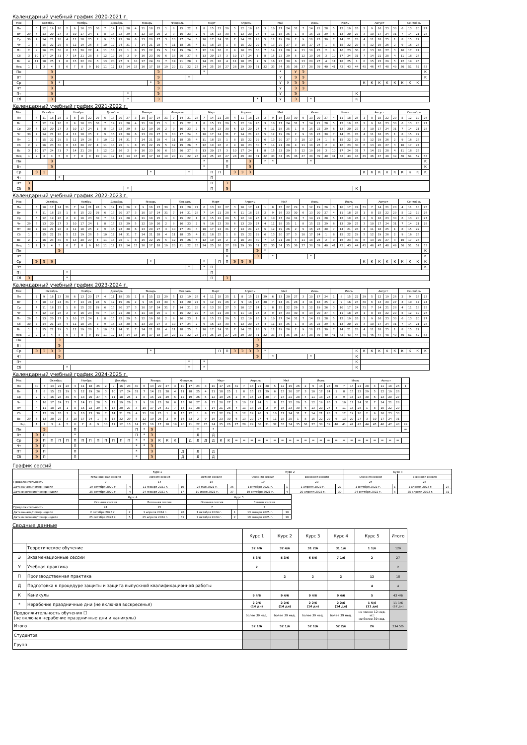Календарный учебный график 2020-2021 г.
| Мес | | Октябрь | | | | Ноябрь | | | | | Декабрь | | | | Январь | | | | Февраль | | | | Март | | | | | Апрель | | | | Май | | | | | Июнь | | | | Июль | | | | Август | | | | | Сентябрь | | | |
| Пн | | 5 | 12 | 19 | 26 | 2 | 9 | 16 | 23 | 30 | 7 | 14 | 21 | 28 | 4 | 11 | 18 | 25 | 1 | 8 | 15 | 22 | 1 | 8 | 15 | 22 | 29 | 5 | 12 | 19 | 26 | 3 | 10 | 17 | 24 | 31 | 7 | 14 | 21 | 28 | 5 | 12 | 19 | 26 | 2 | 9 | 16 | 23 | 30 | 6 | 13 | 20 | 27 |
| Вт | 29 | 6 | 13 | 20 | 27 | 3 | 10 | 17 | 24 | 1 | 8 | 15 | 22 | 29 | 5 | 12 | 19 | 26 | 2 | 9 | 16 | 23 | 2 | 9 | 16 | 23 | 30 | 6 | 13 | 20 | 27 | 4 | 11 | 18 | 25 | 1 | 8 | 15 | 22 | 29 | 6 | 13 | 20 | 27 | 3 | 10 | 17 | 24 | 31 | 7 | 14 | 21 | 28 |
| Ср | 30 | 7 | 14 | 21 | 28 | 4 | 11 | 18 | 25 | 2 | 9 | 16 | 23 | 30 | 6 | 13 | 20 | 27 | 3 | 10 | 17 | 24 | 3 | 10 | 17 | 24 | 31 | 7 | 14 | 21 | 28 | 5 | 12 | 19 | 26 | 2 | 9 | 16 | 23 | 30 | 7 | 14 | 21 | 28 | 4 | 11 | 18 | 25 | 1 | 8 | 15 | 22 | |
| Чт | 1 | 8 | 15 | 22 | 29 | 5 | 12 | 19 | 26 | 3 | 10 | 17 | 24 | 31 | 7 | 14 | 21 | 28 | 4 | 11 | 18 | 25 | 4 | 11 | 18 | 25 | 1 | 8 | 15 | 22 | 29 | 6 | 13 | 20 | 27 | 3 | 10 | 17 | 24 | 1 | 8 | 15 | 22 | 29 | 5 | 12 | 19 | 26 | 2 | 9 | 16 | 23 | |
| Пт | 2 | 9 | 16 | 23 | 30 | 6 | 13 | 20 | 27 | 4 | 11 | 18 | 25 | 1 | 8 | 15 | 22 | 29 | 5 | 12 | 19 | 26 | 5 | 12 | 19 | 26 | 2 | 9 | 16 | 23 | 30 | 7 | 14 | 21 | 28 | 4 | 11 | 18 | 25 | 2 | 9 | 16 | 23 | 30 | 6 | 13 | 20 | 27 | 3 | 10 | 17 | 24 | |
| Сб | 3 | 10 | 17 | 24 | 31 | 7 | 14 | 21 | 28 | 5 | 12 | 19 | 26 | 2 | 9 | 16 | 23 | 30 | 6 | 13 | 20 | 27 | 6 | 13 | 20 | 27 | 3 | 10 | 17 | 24 | 1 | 8 | 15 | 22 | 29 | 5 | 12 | 19 | 26 | 3 | 10 | 17 | 24 | 31 | 7 | 14 | 21 | 28 | 4 | 11 | 18 | 25 | |
| Вс | 4 | 11 | 18 | 25 | 1 | 8 | 15 | 22 | 29 | 6 | 13 | 20 | 27 | 3 | 10 | 17 | 24 | 31 | 7 | 14 | 21 | 28 | 7 | 14 | 21 | 28 | 4 | 11 | 18 | 25 | 2 | 9 | 16 | 23 | 30 | 6 | 13 | 20 | 27 | 4 | 11 | 18 | 25 | 1 | 8 | 15 | 22 | 29 | 5 | 12 | 19 | 26 | |
| Нед | 1 | 2 | 3 | 4 | 5 | 6 | 7 | 8 | 9 | 10 | 11 | 12 | 13 | 14 | 15 | 16 | 17 | 18 | 19 | 20 | 21 | 22 | 23 | 24 | 25 | 26 | 27 | 28 | 29 | 30 | 31 | 32 | 33 | 34 | 35 | 36 | 37 | 38 | 39 | 40 | 41 | 42 | 43 | 44 | 45 | 46 | 47 | 48 | 49 | 50 | 51 | 52 | 53 |
| Пн | | | | Э | | | | | | | | | | | | | | Э | | | | | | * | | | | | | | | | | * | | У | Э | | | | | | | | | | | | | | | | К |
| Вт | | | | Э | | | | | | | | | | | | | | Э | | | | * | | | | | | | | | | | | У | | Э | Э | | | | | | | | | | | | | | | | К |
| Ср | | | | Э | * | | | | | | | | | | | | * | Э | | | | | | | | | | | | | | | | У | У | Э | Э | | | | | | | | К | К | К | К | К | К | К | К | |
| Чт | | | | Э | | | | | | | | | | | | | | Э | | | | | | | | | | | | | | | | У | | Э | Э | | | | | | | | | | | | | | | | |
| Пт | | | | Э | | | | | | | | | | * | | | | Э | | | | | | | | | | | | | | | | У | | Э | | | | | | | | К | | | | | | | | | |
| Сб | | | | Э | | | | | | | | | | * | | | | Э | | | | | | | | | | | | | * | | | У | | Э | | * | | | | | | К | | | | | | | | | |
Календарный учебный график 2021-2022 г.
| Мес | | Октябрь | | | | Ноябрь | | | | Декабрь | | | | | Январь | | | | Февраль | | | | Март | | | | | Апрель | | | | Май | | | | | Июнь | | | | Июль | | | | Август | | | | | Сентябрь | | | |
| Пн | | 4 | 11 | 18 | 25 | 1 | 8 | 15 | 22 | 29 | 6 | 13 | 20 | 27 | 3 | 10 | 17 | 24 | 31 | 7 | 14 | 21 | 28 | 7 | 14 | 21 | 28 | 4 | 11 | 18 | 25 | 2 | 9 | 16 | 23 | 30 | 6 | 13 | 20 | 27 | 4 | 11 | 18 | 25 | 1 | 8 | 15 | 22 | 29 | 5 | 12 | 19 | 26 |
| Вт | | 5 | 12 | 19 | 26 | 2 | 9 | 16 | 23 | 30 | 7 | 14 | 21 | 28 | 4 | 11 | 18 | 25 | 1 | 8 | 15 | 22 | 1 | 8 | 15 | 22 | 29 | 5 | 12 | 19 | 26 | 3 | 10 | 17 | 24 | 31 | 7 | 14 | 21 | 28 | 5 | 12 | 19 | 26 | 2 | 9 | 16 | 23 | 30 | 6 | 13 | 20 | 27 |
| Ср | 29 | 6 | 13 | 20 | 27 | 3 | 10 | 17 | 24 | 1 | 8 | 15 | 22 | 29 | 5 | 12 | 19 | 26 | 2 | 9 | 16 | 23 | 2 | 9 | 16 | 23 | 30 | 6 | 13 | 20 | 27 | 4 | 11 | 18 | 25 | 1 | 8 | 15 | 22 | 29 | 6 | 13 | 20 | 27 | 3 | 10 | 17 | 24 | 31 | 7 | 14 | 21 | 28 |
| Чт | 30 | 7 | 14 | 21 | 28 | 4 | 11 | 18 | 25 | 2 | 9 | 16 | 23 | 30 | 6 | 13 | 20 | 27 | 3 | 10 | 17 | 24 | 3 | 10 | 17 | 24 | 31 | 7 | 14 | 21 | 28 | 5 | 12 | 19 | 26 | 2 | 9 | 16 | 23 | 30 | 7 | 14 | 21 | 28 | 4 | 11 | 18 | 25 | 1 | 8 | 15 | 22 | |
| Пт | 1 | 8 | 15 | 22 | 29 | 5 | 12 | 19 | 26 | 3 | 10 | 17 | 24 | 31 | 7 | 14 | 21 | 28 | 4 | 11 | 18 | 25 | 4 | 11 | 18 | 25 | 1 | 8 | 15 | 22 | 29 | 6 | 13 | 20 | 27 | 3 | 10 | 17 | 24 | 1 | 8 | 15 | 22 | 29 | 5 | 12 | 19 | 26 | 2 | 9 | 16 | 23 | |
| Сб | 2 | 9 | 16 | 23 | 30 | 6 | 13 | 20 | 27 | 4 | 11 | 18 | 25 | 1 | 8 | 15 | 22 | 29 | 5 | 12 | 19 | 26 | 5 | 12 | 19 | 26 | 2 | 9 | 16 | 23 | 30 | 7 | 14 | 21 | 28 | 4 | 11 | 18 | 25 | 2 | 9 | 16 | 23 | 30 | 6 | 13 | 20 | 27 | 3 | 10 | 17 | 24 | |
| Вс | 3 | 10 | 17 | 24 | 31 | 7 | 14 | 21 | 28 | 5 | 12 | 19 | 26 | 2 | 9 | 16 | 23 | 30 | 6 | 13 | 20 | 27 | 6 | 13 | 20 | 27 | 3 | 10 | 17 | 24 | 1 | 8 | 15 | 22 | 29 | 5 | 12 | 19 | 26 | 3 | 10 | 17 | 24 | 31 | 7 | 14 | 21 | 28 | 4 | 11 | 18 | 25 | |
| Нед | 1 | 2 | 3 | 4 | 5 | 6 | 7 | 8 | 9 | 10 | 11 | 12 | 13 | 14 | 15 | 16 | 17 | 18 | 19 | 20 | 21 | 22 | 23 | 24 | 25 | 26 | 27 | 28 | 29 | 30 | 31 | 32 | 33 | 34 | 35 | 36 | 37 | 38 | 39 | 40 | 41 | 42 | 43 | 44 | 45 | 46 | 47 | 48 | 49 | 50 | 51 | 52 | 53 |
| Пн | | | | Э | | | | | | | | | | | | | | | | | | | | * | | | П | | | Э | | * | * | | | | | * | | | | | | | | | | | | | | | К |
| Вт | | | | Э | | | | | | | | | | | | | | | | | | | | * | | | П | | | Э | | | | | | | | | | | | | | | | | | | | | | | К |
| Ср | | Э | Э | | | | | | | | | | | | | | * | | | | | * | | | П | П | | Э | Э | Э | | | | | | | | | | | | | | | К | К | К | К | К | К | К | К | К |
| Чт | | | | | * | | | | | | | | | | | | | | | | | | | | П | | | | | | | | | | | | | | | | | | | | | | | | | | | | |
| Пт | Э | | | | | | | | | | | | | | | | | | | | | | | | П | | Э | | | | | | | | | | | | | | | | | | | | | | | | | | |
| Сб | Э | | | | | | | | | | | | | * | | | | | | | | | | | П | | Э | | | | | | | | | | | | | | | | | К | | | | | | | | | |
Календарный учебный график 2022-2023 г.
| Мес | | Октябрь | | | | | Ноябрь | | | | Декабрь | | | | Январь | | | | | Февраль | | | | Март | | | | Апрель | | | | | Май | | | | Июнь | | | | Июль | | | | | Август | | | | Сентябрь | | | |
| Пн | | 3 | 10 | 17 | 24 | 31 | 7 | 14 | 21 | 28 | 5 | 12 | 19 | 26 | 2 | 9 | 16 | 23 | 30 | 6 | 13 | 20 | 27 | 6 | 13 | 20 | 27 | 3 | 10 | 17 | 24 | 1 | 8 | 15 | 22 | 29 | 5 | 12 | 19 | 26 | 3 | 10 | 17 | 24 | 31 | 7 | 14 | 21 | 28 | 4 | 11 | 18 | 25 |
| Вт | | 4 | 11 | 18 | 25 | 1 | 8 | 15 | 22 | 29 | 6 | 13 | 20 | 27 | 3 | 10 | 17 | 24 | 31 | 7 | 14 | 21 | 28 | 7 | 14 | 21 | 28 | 4 | 11 | 18 | 25 | 2 | 9 | 16 | 23 | 30 | 6 | 13 | 20 | 27 | 4 | 11 | 18 | 25 | 1 | 8 | 15 | 22 | 29 | 5 | 12 | 19 | 26 |
| Ср | | 5 | 12 | 19 | 26 | 2 | 9 | 16 | 23 | 30 | 7 | 14 | 21 | 28 | 4 | 11 | 18 | 25 | 1 | 8 | 15 | 22 | 1 | 8 | 15 | 22 | 29 | 5 | 12 | 19 | 26 | 3 | 10 | 17 | 24 | 31 | 7 | 14 | 21 | 28 | 5 | 12 | 19 | 26 | 2 | 9 | 16 | 23 | 30 | 6 | 13 | 20 | 27 |
| Чт | 29 | 6 | 13 | 20 | 27 | 3 | 10 | 17 | 24 | 1 | 8 | 15 | 22 | 29 | 5 | 12 | 19 | 26 | 2 | 9 | 16 | 23 | 2 | 9 | 16 | 23 | 30 | 6 | 13 | 20 | 27 | 4 | 11 | 18 | 25 | 1 | 8 | 15 | 22 | 29 | 6 | 13 | 20 | 27 | 3 | 10 | 17 | 24 | 31 | 7 | 14 | 21 | 28 |
| Пт | 30 | 7 | 14 | 21 | 28 | 4 | 11 | 18 | 25 | 2 | 9 | 16 | 23 | 30 | 6 | 13 | 20 | 27 | 3 | 10 | 17 | 24 | 3 | 10 | 17 | 24 | 31 | 7 | 14 | 21 | 28 | 5 | 12 | 19 | 26 | 2 | 9 | 16 | 23 | 30 | 7 | 14 | 21 | 28 | 4 | 11 | 18 | 25 | 1 | 8 | 15 | 22 | |
| Сб | 1 | 8 | 15 | 22 | 29 | 5 | 12 | 19 | 26 | 3 | 10 | 17 | 24 | 31 | 7 | 14 | 21 | 28 | 4 | 11 | 18 | 25 | 4 | 11 | 18 | 25 | 1 | 8 | 15 | 22 | 29 | 6 | 13 | 20 | 27 | 3 | 10 | 17 | 24 | 1 | 8 | 15 | 22 | 29 | 5 | 12 | 19 | 26 | 2 | 9 | 16 | 23 | |
| Вс | 2 | 9 | 16 | 23 | 30 | 6 | 13 | 20 | 27 | 4 | 11 | 18 | 25 | 1 | 8 | 15 | 22 | 29 | 5 | 12 | 19 | 26 | 5 | 12 | 19 | 26 | 2 | 9 | 16 | 23 | 30 | 7 | 14 | 21 | 28 | 4 | 11 | 18 | 25 | 2 | 9 | 16 | 23 | 30 | 6 | 13 | 20 | 27 | 3 | 10 | 17 | 24 | |
| Нед | 1 | 2 | 3 | 4 | 5 | 6 | 7 | 8 | 9 | 10 | 11 | 12 | 13 | 14 | 15 | 16 | 17 | 18 | 19 | 20 | 21 | 22 | 23 | 24 | 25 | 26 | 27 | 28 | 29 | 30 | 31 | 32 | 33 | 34 | 35 | 36 | 37 | 38 | 39 | 40 | 41 | 42 | 43 | 44 | 45 | 46 | 47 | 48 | 49 | 50 | 51 | 52 | 53 |
| Пн | | | | | Э | | | | | | | | | | | | | | | | | | | | | | П | | | | Э | * | | | | | | | | | | | | | | | | | | | | | К |
| Вт | | | | | | | | | | | | | | | | | | | | | | | | | | | П | | | | Э | | * | | | | | * | | | | | | | | | | | | | | | К |
| Ср | | Э | Э | Э | | | | | | | | | | | | | * | | | | | | | * | | П | П | Э | Э | Э | | | | | | | | | | | | | | | К | К | К | К | К | К | К | К | К |
| Чт | | | | | | | | | | | | | | | | | | | | | | * | | * | П | | | | | | | | | | | | | | | | | | | | | | | | | | | | К |
| Пт | | | | | | * | | | | | | | | | | | | | | | | | | | П | | | | | | | | | | | | | | | | | | | | | | | | | | | | |
| Сб | Э | | | | | * | | | | | | | | | | | | | | | | | | | П | | Э | | | | | | | | | | | | | | | | | | | | | | | | | | |
Календарный учебный график 2023-2024 г.
| Мес | | Октябрь | | | | | Ноябрь | | | | Декабрь | | | | Январь | | | | | Февраль | | | | Март | | | | Апрель | | | | | Май | | | | Июнь | | | | Июль | | | | | Август | | | | Сентябрь | | | |
| Пн | | 2 | 9 | 16 | 23 | 30 | 6 | 13 | 20 | 27 | 4 | 11 | 18 | 25 | 1 | 8 | 15 | 22 | 29 | 5 | 12 | 19 | 26 | 4 | 11 | 18 | 25 | 1 | 8 | 15 | 22 | 29 | 6 | 13 | 20 | 27 | 3 | 10 | 17 | 24 | 1 | 8 | 15 | 22 | 29 | 5 | 12 | 19 | 26 | 2 | 9 | 16 | 23 |
| Вт | | 3 | 10 | 17 | 24 | 31 | 7 | 14 | 21 | 28 | 5 | 12 | 19 | 26 | 2 | 9 | 16 | 23 | 30 | 6 | 13 | 20 | 27 | 5 | 12 | 19 | 26 | 2 | 9 | 16 | 23 | 30 | 7 | 14 | 21 | 28 | 4 | 11 | 18 | 25 | 2 | 9 | 16 | 23 | 30 | 6 | 13 | 20 | 27 | 3 | 10 | 17 | 24 |
| Ср | | 4 | 11 | 18 | 25 | 1 | 8 | 15 | 22 | 29 | 6 | 13 | 20 | 27 | 3 | 10 | 17 | 24 | 31 | 7 | 14 | 21 | 28 | 6 | 13 | 20 | 27 | 3 | 10 | 17 | 24 | 1 | 8 | 15 | 22 | 29 | 5 | 12 | 19 | 26 | 3 | 10 | 17 | 24 | 31 | 7 | 14 | 21 | 28 | 4 | 11 | 18 | 25 |
| Чт | | 5 | 12 | 19 | 26 | 2 | 9 | 16 | 23 | 30 | 7 | 14 | 21 | 28 | 4 | 11 | 18 | 25 | 1 | 8 | 15 | 22 | 29 | 7 | 14 | 21 | 28 | 4 | 11 | 18 | 25 | 2 | 9 | 16 | 23 | 30 | 6 | 13 | 20 | 27 | 4 | 11 | 18 | 25 | 1 | 8 | 15 | 22 | 29 | 5 | 12 | 19 | 26 |
| Пт | 29 | 6 | 13 | 20 | 27 | 3 | 10 | 17 | 24 | 1 | 8 | 15 | 22 | 29 | 5 | 12 | 19 | 26 | 2 | 9 | 16 | 23 | 1 | 8 | 15 | 22 | 29 | 5 | 12 | 19 | 26 | 3 | 10 | 17 | 24 | 31 | 7 | 14 | 21 | 28 | 5 | 12 | 19 | 26 | 2 | 9 | 16 | 23 | 30 | 6 | 13 | 20 | 27 |
| Сб | 30 | 7 | 14 | 21 | 28 | 4 | 11 | 18 | 25 | 2 | 9 | 16 | 23 | 30 | 6 | 13 | 20 | 27 | 3 | 10 | 17 | 24 | 2 | 9 | 16 | 23 | 30 | 6 | 13 | 20 | 27 | 4 | 11 | 18 | 25 | 1 | 8 | 15 | 22 | 29 | 6 | 13 | 20 | 27 | 3 | 10 | 17 | 24 | 31 | 7 | 14 | 21 | 28 |
| Вс | 1 | 8 | 15 | 22 | 29 | 5 | 12 | 19 | 26 | 3 | 10 | 17 | 24 | 31 | 7 | 14 | 21 | 28 | 4 | 11 | 18 | 25 | 3 | 10 | 17 | 24 | 31 | 7 | 14 | 21 | 28 | 5 | 12 | 19 | 26 | 2 | 9 | 16 | 23 | 30 | 7 | 14 | 21 | 28 | 4 | 11 | 18 | 25 | 1 | 8 | 15 | 22 | |
| Нед | 1 | 2 | 3 | 4 | 5 | 6 | 7 | 8 | 9 | 10 | 11 | 12 | 13 | 14 | 15 | 16 | 17 | 18 | 19 | 20 | 21 | 22 | 23 | 24 | 25 | 26 | 27 | 28 | 29 | 30 | 31 | 32 | 33 | 34 | 35 | 36 | 37 | 38 | 39 | 40 | 41 | 42 | 43 | 44 | 45 | 46 | 47 | 48 | 49 | 50 | 51 | 52 | 53 |
| Пн | | | | | Э | | | | | | | | | | | | | | | | | | | | | | | | | | Э | | | | | | | | | | | | | | | | | | | | | | |
| Вт | | | | | Э | | | | | | | | | | | | | | | | | | | | | | | | | | Э | | | | | | | | | | | | | | | | | | | | | | |
| Ср | | Э | Э | Э | Э | | | | | | | | | | | | * | | | | | | | | | П | П | Э | Э | Э | Э | * | | | | | | | | | | | | К | К | К | К | К | К | К | К | К | К |
| Чт | | | | | Э | | | | | | | | | | | | | | | | | | | | | | | | | | Э | | * | | | | | * | | | | | | К | | | | | | | | | |
| Пт | | | | | | | | | | | | | | | | | | | | | | * | | * | | | | | | | | | | | | | | | | | | | | К | | | | | | | | | |
| Сб | | | | | | * | | | | | | | | | | | | | | | | * | | * | | | | | | | | | | | | | | | | | | | | К | | | | | | | | | |
Календарный учебный график 2024-2025 г.
| Мес | | | Октябрь | | | | Ноябрь | | | | Декабрь | | | | | Январь | | | | Февраль | | | | Март | | | | | Апрель | | | | Май | | | | Июнь | | | | | Июль | | | | Август | | | | |
| Пн | | 30 | 7 | 14 | 21 | 28 | 4 | 11 | 18 | 25 | 2 | 9 | 16 | 23 | 30 | 6 | 13 | 20 | 27 | 3 | 10 | 17 | 24 | 3 | 10 | 17 | 24 | 31 | 7 | 14 | 21 | 28 | 5 | 12 | 19 | 26 | 2 | 9 | 16 | 23 | 30 | 7 | 14 | 21 | 28 | 4 | 11 | 18 | 25 | 1 |
| Вт | | 1 | 8 | 15 | 22 | 29 | 5 | 12 | 19 | 26 | 3 | 10 | 17 | 24 | 31 | 7 | 14 | 21 | 28 | 4 | 11 | 18 | 25 | 4 | 11 | 18 | 25 | 1 | 8 | 15 | 22 | 29 | 6 | 13 | 20 | 27 | 3 | 10 | 17 | 24 | 1 | 8 | 15 | 22 | 29 | 5 | 12 | 19 | 26 | |
| Ср | | 2 | 9 | 16 | 23 | 30 | 6 | 13 | 20 | 27 | 4 | 11 | 18 | 25 | 1 | 8 | 15 | 22 | 29 | 5 | 12 | 19 | 26 | 5 | 12 | 19 | 26 | 2 | 9 | 16 | 23 | 30 | 7 | 14 | 21 | 28 | 4 | 11 | 18 | 25 | 2 | 9 | 16 | 23 | 30 | 6 | 13 | 20 | 27 | |
| Чт | | 3 | 10 | 17 | 24 | 31 | 7 | 14 | 21 | 28 | 5 | 12 | 19 | 26 | 2 | 9 | 16 | 23 | 30 | 6 | 13 | 20 | 27 | 6 | 13 | 20 | 27 | 3 | 10 | 17 | 24 | 1 | 8 | 15 | 22 | 29 | 5 | 12 | 19 | 26 | 3 | 10 | 17 | 24 | 31 | 7 | 14 | 21 | 28 | |
| Пт | | 4 | 11 | 18 | 25 | 1 | 8 | 15 | 22 | 29 | 6 | 13 | 20 | 27 | 3 | 10 | 17 | 24 | 31 | 7 | 14 | 21 | 28 | 7 | 14 | 21 | 28 | 4 | 11 | 18 | 25 | 2 | 9 | 16 | 23 | 30 | 6 | 13 | 20 | 27 | 4 | 11 | 18 | 25 | 1 | 8 | 15 | 22 | 29 | |
| Сб | | 5 | 12 | 19 | 26 | 2 | 9 | 16 | 23 | 30 | 7 | 14 | 21 | 28 | 4 | 11 | 18 | 25 | 1 | 8 | 15 | 22 | 1 | 8 | 15 | 22 | 29 | 5 | 12 | 19 | 26 | 3 | 10 | 17 | 24 | 31 | 7 | 14 | 21 | 28 | 5 | 12 | 19 | 26 | 2 | 9 | 16 | 23 | 30 | |
| Вс | 29 | 6 | 13 | 20 | 27 | 3 | 10 | 17 | 24 | 1 | 8 | 15 | 22 | 29 | 5 | 12 | 19 | 26 | 2 | 9 | 16 | 23 | 2 | 9 | 16 | 23 | 30 | 6 | 13 | 20 | 27 | 4 | 11 | 18 | 25 | 1 | 8 | 15 | 22 | 29 | 6 | 13 | 20 | 27 | 3 | 10 | 17 | 24 | 31 | |
| Нед | | 1 | 2 | 3 | 4 | 5 | 6 | 7 | 8 | 9 | 10 | 11 | 12 | 13 | 14 | 15 | 16 | 17 | 18 | 19 | 20 | 21 | 22 | 23 | 24 | 25 | 26 | 27 | 28 | 29 | 30 | 31 | 32 | 33 | 34 | 35 | 36 | 37 | 38 | 39 | 40 | 41 | 42 | 43 | 44 | 45 | 46 | 47 | 48 | 49 |
| Пн | | | Э | | | | П | | | | | | | | П | * | Э | | | | | | * | | * | | | | | | | | | | | | | | | | | | | | | | | | | = |
| Вт | | Э | П | | | | * | | | | | | | | П | * | Э | | | | | | Д | | Д | | | | | | | | | | | | | | | | | | | | | | | | | |
| Ср | | Э | П | П | П | П | П | П | П | П | П | П | П | П | * | * | Э | К | К | К | | Д | Д | Д | Д | К | К | = | = | = | = | = | = | = | = | = | = | = | = | = | = | = | = | = | = | = | = | = | = | |
| Чт | | Э | П | | | | П | | | | | | | | * | * | Э | | | | | | | | | | | | | | | | | | | | | | | | | | | | | | | | | |
| Пт | | Э | П | | | | П | | | | | | | | * | | Э | | | | Д | | Д | | Д | | | | | | | | | | | | | | | | | | | | | | | | | |
| Сб | | Э | П | | | | П | | | | | | | | * | | Э | | | | Д | | Д | | Д | | | | | | | | | | | | | | | | | | | | | | | | | |
График сессий
| | Курс 1 | | | | | | Курс 2 | | | | Курс 3 | | | |
| | Установочная сессия | | Зимняя сессия | | Летняя сессия | | Осенняя сессия | | Весенняя сессия | | Осенняя сессия | | Весенняя сессия | |
| Продолжительность | 7 | | 14 | | 18 | | 19 | | 20 | | 24 | | 25 | |
| Дата начала/Номер недели | 19 октября 2020 г. | 4 | 11 января 2021 г. | 16 | 24 мая 2021 г. | 35 | 1 октября 2021 г. | 1 | 1 апреля 2022 г. | 27 | 1 октября 2022 г. | 1 | 1 апреля 2023 г. | 27 |
| Дата окончания/Номер недели | 25 октября 2020 г. | 4 | 24 января 2021 г. | 17 | 10 июня 2021 г. | 37 | 19 октября 2021 г. | 4 | 20 апреля 2022 г. | 30 | 24 октября 2022 г. | 5 | 25 апреля 2023 г. | 31 |
| | Курс 4 | | | | Курс 5 | | | |
| | Осенняя сессия | | Весенняя сессия | | Осенняя сессия | | Зимняя сессия | |
| Продолжительность | 24 | | 25 | | 7 | | 7 | |
| Дата начала/Номер недели | 2 октября 2023 г. | 2 | 1 апреля 2024 г. | 28 | 1 октября 2024 г. | 1 | 13 января 2025 г. | 16 |
| Дата окончания/Номер недели | 25 октября 2023 г. | 5 | 25 апреля 2024 г. | 31 | 7 октября 2024 г. | 2 | 19 января 2025 г. | 16 |
Сводные данные
| | | Курс 1 | Курс 2 | Курс 3 | Курс 4 | Курс 5 | Итого |
| | Теоретическое обучение | 32 4/6 | 32 4/6 | 31 2/6 | 31 1/6 | 1 1/6 | 129 |
| Э | Экзаменационные сессии | 5 3/6 | 5 3/6 | 6 5/6 | 7 1/6 | 2 | 27 |
| У | Учебная практика | 2 | | | | | 2 |
| П | Производственная практика | | 2 | 2 | 2 | 12 | 18 |
| Д | Подготовка к процедуре защиты и защита выпускной квалификационной работы | | | | | 4 | 4 |
| К | Каникулы | 9 4/6 | 9 4/6 | 9 4/6 | 9 4/6 | 5 | 43 4/6 |
| * | Нерабочие праздничные дни (не включая воскресенья) | 2 2/6 (14 дн) | 2 2/6 (14 дн) | 2 2/6 (14 дн) | 2 2/6 (14 дн) | 1 5/6 (11 дн) | 11 1/6 (67 дн) |
| Продолжительность обучения ☐ (не включая нерабочие праздничные дни и каникулы) | | более 39 нед. | более 39 нед. | более 39 нед. | более 39 нед. | не менее 12 нед. и☐ не более 39 нед. | |
| Итого | | 52 1/6 | 52 1/6 | 52 1/6 | 52 2/6 | 26 | 234 5/6 |
| Студентов | | | | | | | |
| Групп | | | | | | | |